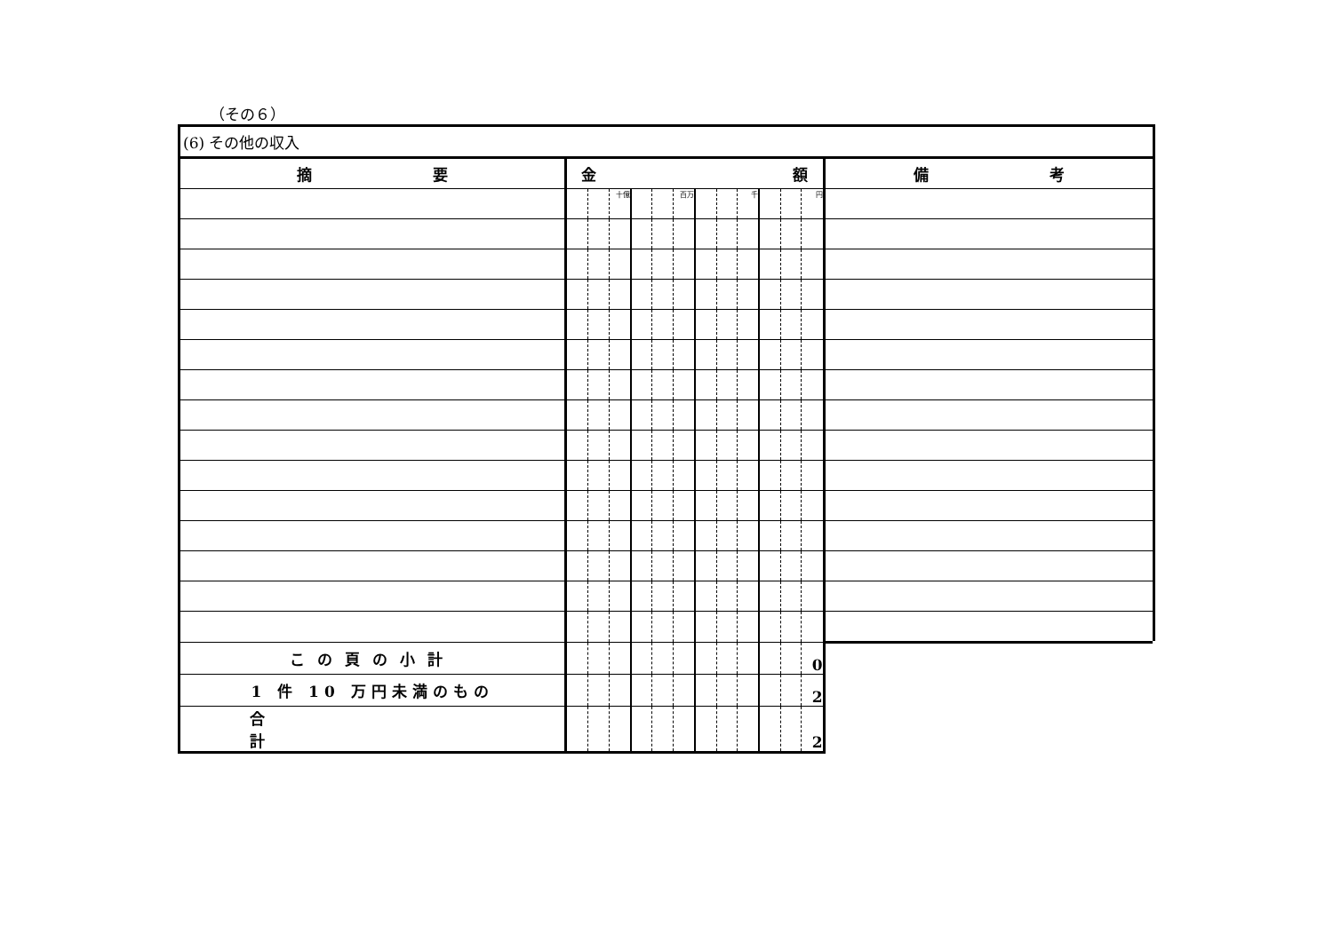（その６）
| (6) その他の収入 | | | | | | | | | | | | | |
| --- | --- | --- | --- | --- | --- | --- | --- | --- | --- | --- | --- | --- | --- |
| 摘 要 | 金 額 | | | | | | | | | | | | 備 考 |
| | | | 十億 | | | 百万 | | | 千 | | | 円 | |
| この頁の小計 | | | | | | | | | | | | 0 | |
| 1 件 10 万円未満のもの | | | | | | | | | | | | 2 | |
| 合計 | | | | | | | | | | | | 2 | |